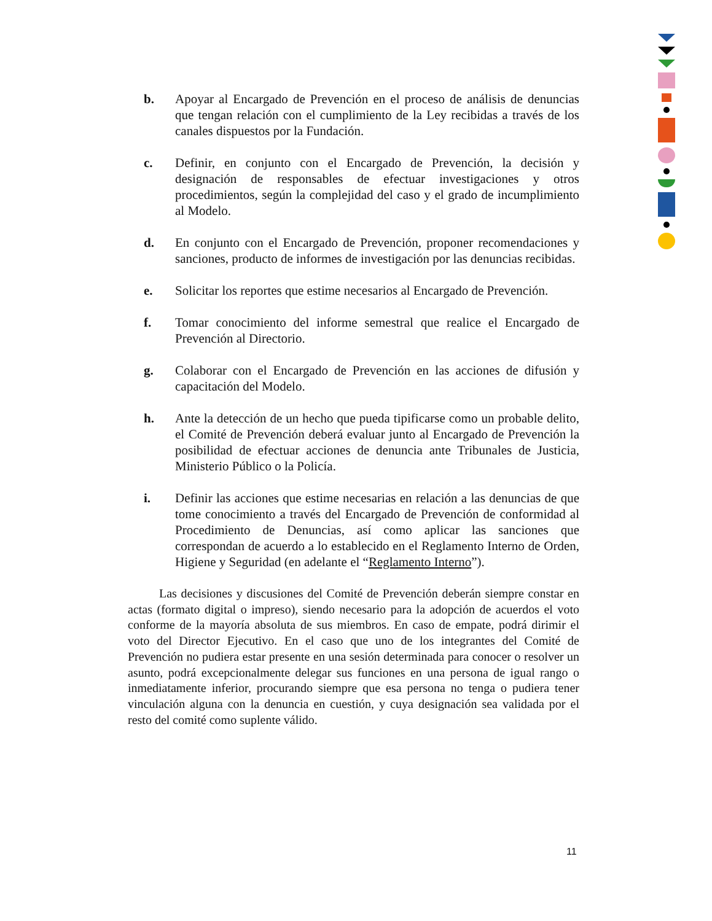b. Apoyar al Encargado de Prevención en el proceso de análisis de denuncias que tengan relación con el cumplimiento de la Ley recibidas a través de los canales dispuestos por la Fundación.
c. Definir, en conjunto con el Encargado de Prevención, la decisión y designación de responsables de efectuar investigaciones y otros procedimientos, según la complejidad del caso y el grado de incumplimiento al Modelo.
d. En conjunto con el Encargado de Prevención, proponer recomendaciones y sanciones, producto de informes de investigación por las denuncias recibidas.
e. Solicitar los reportes que estime necesarios al Encargado de Prevención.
f. Tomar conocimiento del informe semestral que realice el Encargado de Prevención al Directorio.
g. Colaborar con el Encargado de Prevención en las acciones de difusión y capacitación del Modelo.
h. Ante la detección de un hecho que pueda tipificarse como un probable delito, el Comité de Prevención deberá evaluar junto al Encargado de Prevención la posibilidad de efectuar acciones de denuncia ante Tribunales de Justicia, Ministerio Público o la Policía.
i. Definir las acciones que estime necesarias en relación a las denuncias de que tome conocimiento a través del Encargado de Prevención de conformidad al Procedimiento de Denuncias, así como aplicar las sanciones que correspondan de acuerdo a lo establecido en el Reglamento Interno de Orden, Higiene y Seguridad (en adelante el “Reglamento Interno”).
Las decisiones y discusiones del Comité de Prevención deberán siempre constar en actas (formato digital o impreso), siendo necesario para la adopción de acuerdos el voto conforme de la mayoría absoluta de sus miembros. En caso de empate, podrá dirimir el voto del Director Ejecutivo. En el caso que uno de los integrantes del Comité de Prevención no pudiera estar presente en una sesión determinada para conocer o resolver un asunto, podrá excepcionalmente delegar sus funciones en una persona de igual rango o inmediatamente inferior, procurando siempre que esa persona no tenga o pudiera tener vinculación alguna con la denuncia en cuestión, y cuya designación sea validada por el resto del comité como suplente válido.
11